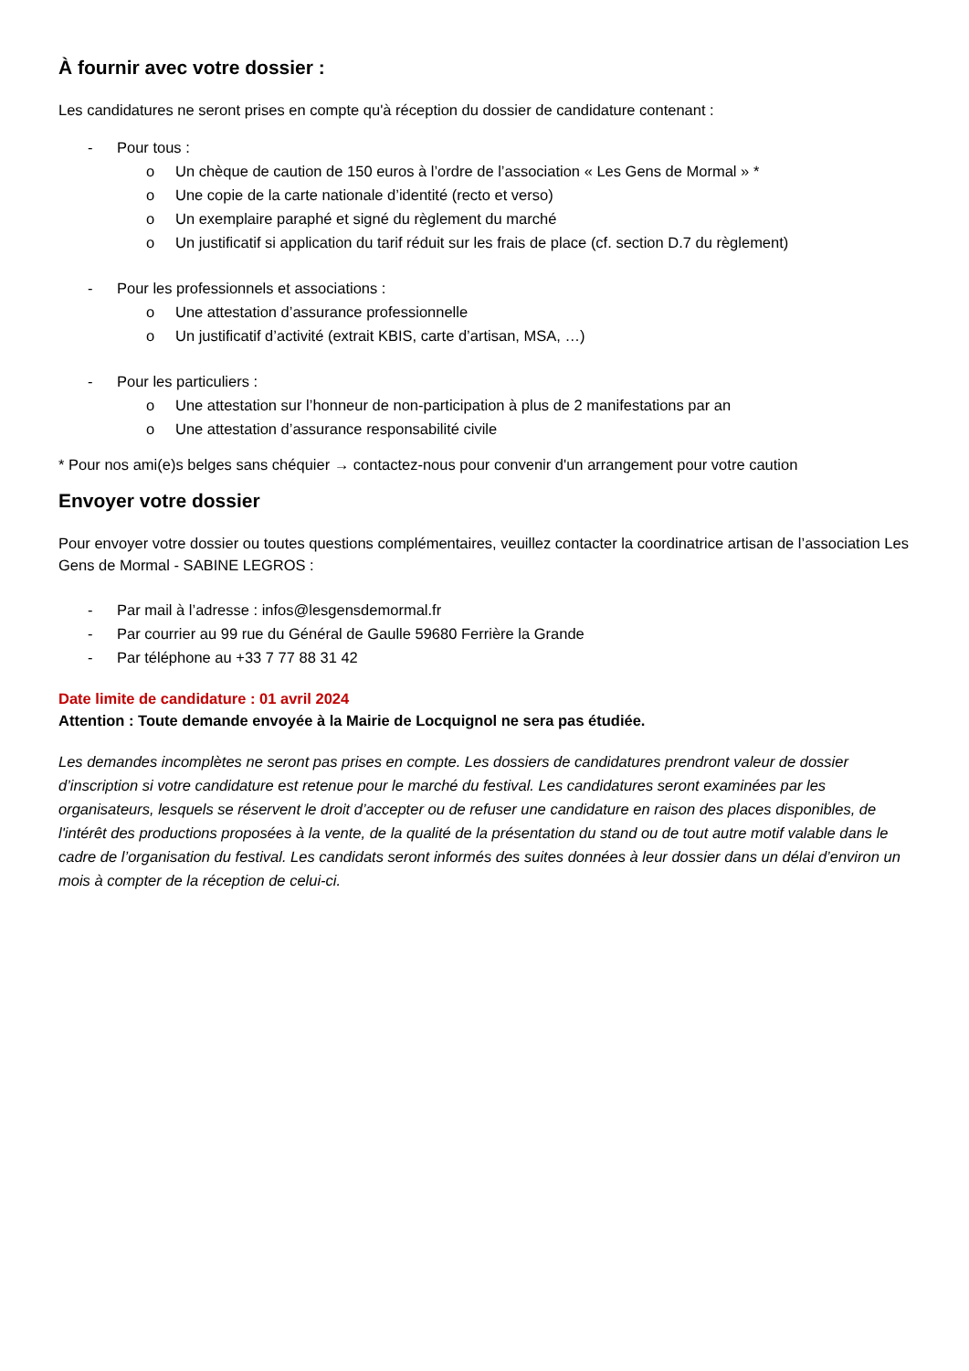À fournir avec votre dossier :
Les candidatures ne seront prises en compte qu'à réception du dossier de candidature contenant :
- Pour tous :
o Un chèque de caution de 150 euros à l’ordre de l’association « Les Gens de Mormal » *
o Une copie de la carte nationale d’identité (recto et verso)
o Un exemplaire paraphé et signé du règlement du marché
o Un justificatif si application du tarif réduit sur les frais de place (cf. section D.7 du règlement)
- Pour les professionnels et associations :
o Une attestation d’assurance professionnelle
o Un justificatif d’activité (extrait KBIS, carte d’artisan, MSA, …)
- Pour les particuliers :
o Une attestation sur l’honneur de non-participation à plus de 2 manifestations par an
o Une attestation d’assurance responsabilité civile
* Pour nos ami(e)s belges sans chéquier → contactez-nous pour convenir d'un arrangement pour votre caution
Envoyer votre dossier
Pour envoyer votre dossier ou toutes questions complémentaires, veuillez contacter la coordinatrice artisan de l’association Les Gens de Mormal - SABINE LEGROS :
- Par mail à l’adresse : infos@lesgensdemormal.fr
- Par courrier au 99 rue du Général de Gaulle 59680 Ferrière la Grande
- Par téléphone au +33 7 77 88 31 42
Date limite de candidature : 01 avril 2024
Attention : Toute demande envoyée à la Mairie de Locquignol ne sera pas étudiée.
Les demandes incomplètes ne seront pas prises en compte. Les dossiers de candidatures prendront valeur de dossier d’inscription si votre candidature est retenue pour le marché du festival. Les candidatures seront examinées par les organisateurs, lesquels se réservent le droit d’accepter ou de refuser une candidature en raison des places disponibles, de l'intérêt des productions proposées à la vente, de la qualité de la présentation du stand ou de tout autre motif valable dans le cadre de l’organisation du festival. Les candidats seront informés des suites données à leur dossier dans un délai d’environ un mois à compter de la réception de celui-ci.